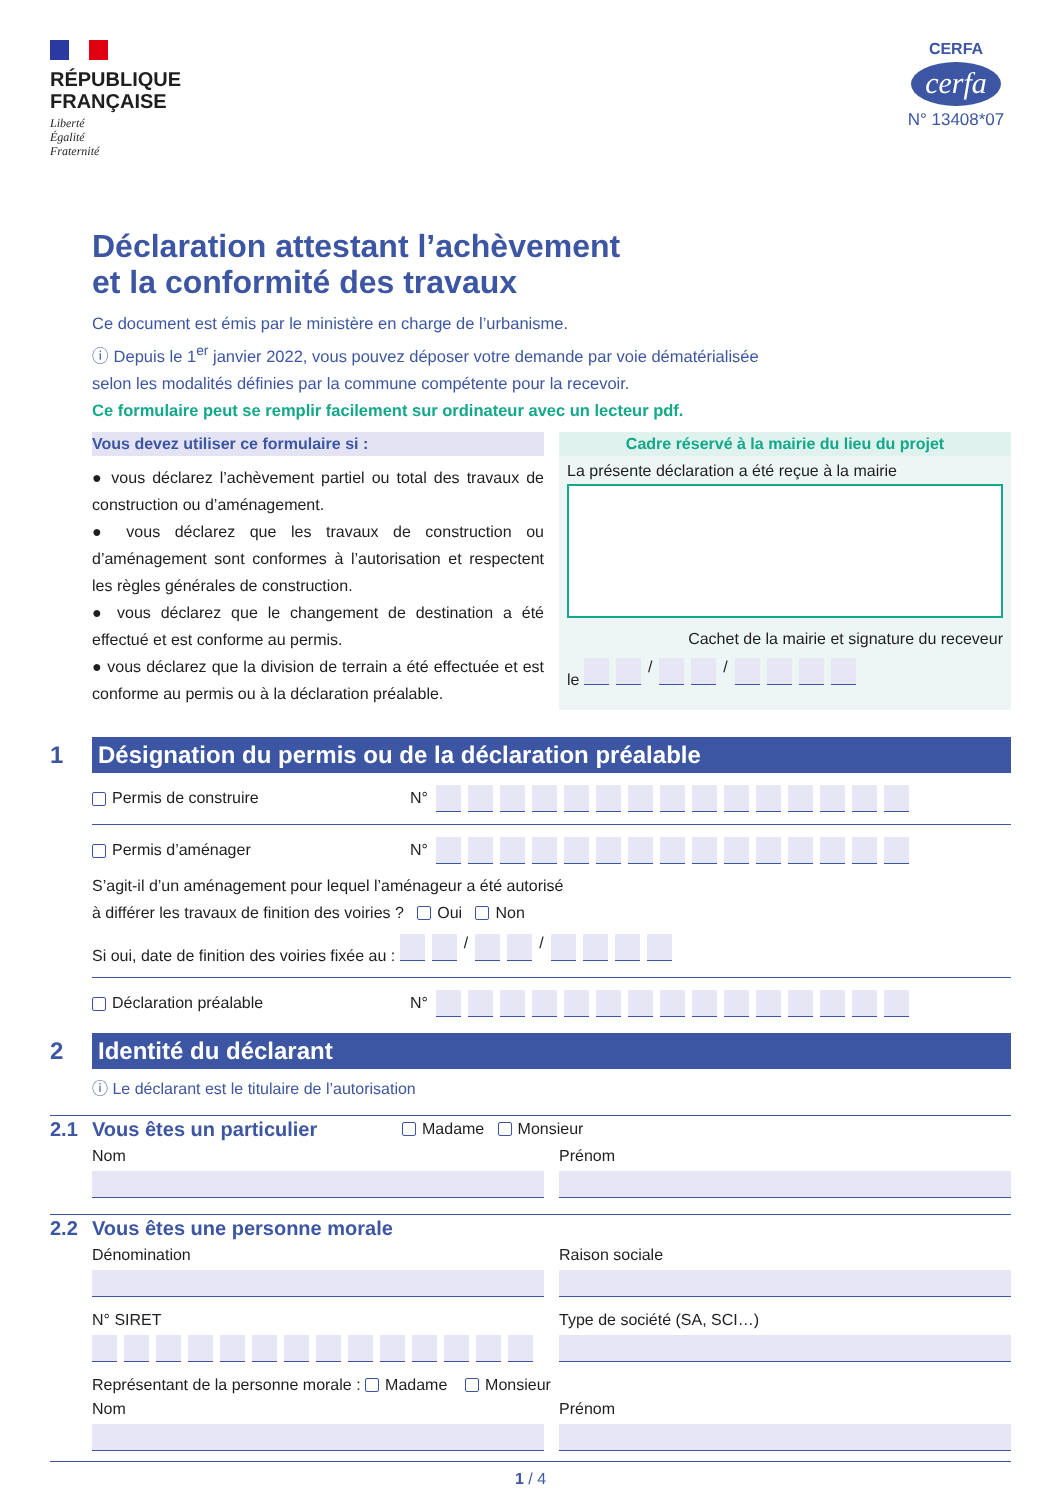RÉPUBLIQUE
FRANÇAISE
Liberté
Égalité
Fraternité
CERFA
cerfa
N° 13408*07
Déclaration attestant l’achèvement
et la conformité des travaux
Ce document est émis par le ministère en charge de l’urbanisme.
ⓘ Depuis le 1<sup>er</sup> janvier 2022, vous pouvez déposer votre demande par voie dématérialisée
selon les modalités définies par la commune compétente pour la recevoir.
Ce formulaire peut se remplir facilement sur ordinateur avec un lecteur pdf.
Vous devez utiliser ce formulaire si :
● vous déclarez l’achèvement partiel ou total des travaux de construction ou d’aménagement.
● vous déclarez que les travaux de construction ou d’aménagement sont conformes à l’autorisation et respectent les règles générales de construction.
● vous déclarez que le changement de destination a été effectué et est conforme au permis.
● vous déclarez que la division de terrain a été effectuée et est conforme au permis ou à la déclaration préalable.
Cadre réservé à la mairie du lieu du projet
La présente déclaration a été reçue à la mairie
Cachet de la mairie et signature du receveur
le / /
1
Désignation du permis ou de la déclaration préalable
Permis de construire N°
Permis d’aménager N°
S’agit-il d’un aménagement pour lequel l’aménageur a été autorisé
à différer les travaux de finition des voiries ? Oui Non
Si oui, date de finition des voiries fixée au : / /
Déclaration préalable N°
2
Identité du déclarant
ⓘ Le déclarant est le titulaire de l’autorisation
2.1 Vous êtes un particulier
Madame Monsieur
Nom Prénom
2.2
Vous êtes une personne morale
Dénomination Raison sociale
N° SIRET Type de société (SA, SCI…)
Représentant de la personne morale : Madame Monsieur
Nom Prénom
1 / 4